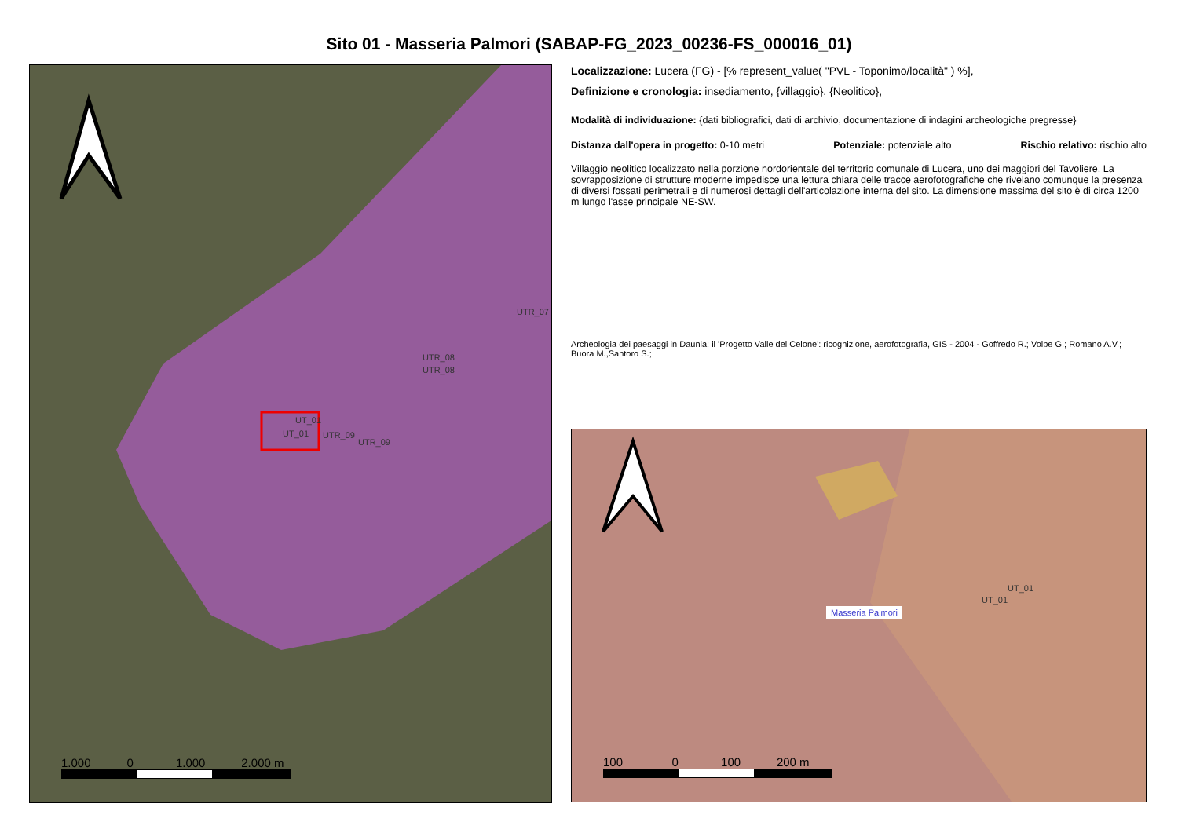Sito 01 - Masseria Palmori (SABAP-FG_2023_00236-FS_000016_01)
UTR_07
UTR_08
UTR_08
UT_01
UT_01 UTR_09
UTR_09
1.000 0 1.000 2.000 m
Localizzazione: Lucera (FG) - [% represent_value( "PVL - Toponimo/località" ) %],
Definizione e cronologia: insediamento, {villaggio}. {Neolitico},
Modalità di individuazione: {dati bibliografici, dati di archivio, documentazione di indagini archeologiche pregresse}
Distanza dall'opera in progetto: 0-10 metri Potenziale: potenziale alto Rischio relativo: rischio alto
Villaggio neolitico localizzato nella porzione nordorientale del territorio comunale di Lucera, uno dei maggiori del Tavoliere. La sovrapposizione di strutture moderne impedisce una lettura chiara delle tracce aerofotografiche che rivelano comunque la presenza di diversi fossati perimetrali e di numerosi dettagli dell'articolazione interna del sito. La dimensione massima del sito è di circa 1200 m lungo l'asse principale NE-SW.
Archeologia dei paesaggi in Daunia: il 'Progetto Valle del Celone': ricognizione, aerofotografia, GIS - 2004 - Goffredo R.; Volpe G.; Romano A.V.; Buora M.,Santoro S.;
Masseria Palmori
UT_01
UT_01
100 0 100 200 m